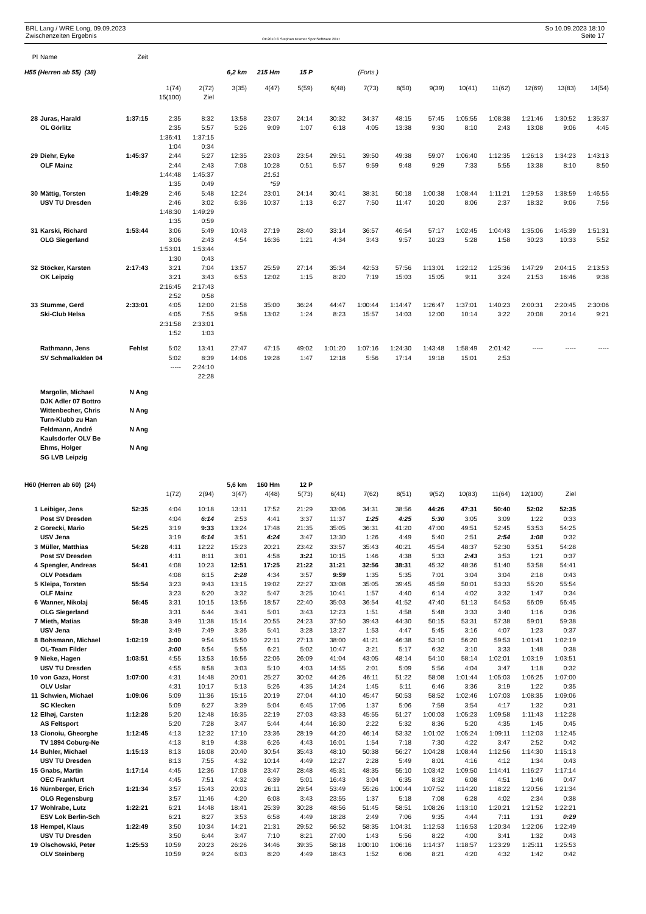BRL Lang / WRE Long, 09.09.2023
Zwischenzeiten Ergebnis
OE2010 © Stephan Krämer SportSoftware 2017
So 10.09.2023 18:10
Seite 17
| Pl | Name | Zeit | | | | | | | | | | | | | | |
| H55 (Herren ab 55) (38) | | | | | 6,2 km | 215 Hm | 15 P | | (Forts.) | | | | | | | |
| | | | 1(74) | 2(72) | 3(35) | 4(47) | 5(59) | 6(48) | 7(73) | 8(50) | 9(39) | 10(41) | 11(62) | 12(69) | 13(83) | 14(54) |
| | | | 15(100) | Ziel | | | | | | | | | | | | |
| 28 | Juras, Harald | 1:37:15 | 2:35 | 8:32 | 13:58 | 23:07 | 24:14 | 30:32 | 34:37 | 48:15 | 57:45 | 1:05:55 | 1:08:38 | 1:21:46 | 1:30:52 | 1:35:37 |
| | OL Görlitz | | 2:35 | 5:57 | 5:26 | 9:09 | 1:07 | 6:18 | 4:05 | 13:38 | 9:30 | 8:10 | 2:43 | 13:08 | 9:06 | 4:45 |
| | | | 1:36:41 | 1:37:15 | | | | | | | | | | | | |
| | | | 1:04 | 0:34 | | | | | | | | | | | | |
| 29 | Diehr, Eyke | 1:45:37 | 2:44 | 5:27 | 12:35 | 23:03 | 23:54 | 29:51 | 39:50 | 49:38 | 59:07 | 1:06:40 | 1:12:35 | 1:26:13 | 1:34:23 | 1:43:13 |
| | OLF Mainz | | 2:44 | 2:43 | 7:08 | 10:28 | 0:51 | 5:57 | 9:59 | 9:48 | 9:29 | 7:33 | 5:55 | 13:38 | 8:10 | 8:50 |
| | | | 1:44:48 | 1:45:37 | | 21:51 | | | | | | | | | | |
| | | | 1:35 | 0:49 | | *59 | | | | | | | | | | |
| 30 | Mättig, Torsten | 1:49:29 | 2:46 | 5:48 | 12:24 | 23:01 | 24:14 | 30:41 | 38:31 | 50:18 | 1:00:38 | 1:08:44 | 1:11:21 | 1:29:53 | 1:38:59 | 1:46:55 |
| | USV TU Dresden | | 2:46 | 3:02 | 6:36 | 10:37 | 1:13 | 6:27 | 7:50 | 11:47 | 10:20 | 8:06 | 2:37 | 18:32 | 9:06 | 7:56 |
| | | | 1:48:30 | 1:49:29 | | | | | | | | | | | | |
| | | | 1:35 | 0:59 | | | | | | | | | | | | |
| 31 | Karski, Richard | 1:53:44 | 3:06 | 5:49 | 10:43 | 27:19 | 28:40 | 33:14 | 36:57 | 46:54 | 57:17 | 1:02:45 | 1:04:43 | 1:35:06 | 1:45:39 | 1:51:31 |
| | OLG Siegerland | | 3:06 | 2:43 | 4:54 | 16:36 | 1:21 | 4:34 | 3:43 | 9:57 | 10:23 | 5:28 | 1:58 | 30:23 | 10:33 | 5:52 |
| | | | 1:53:01 | 1:53:44 | | | | | | | | | | | | |
| | | | 1:30 | 0:43 | | | | | | | | | | | | |
| 32 | Stöcker, Karsten | 2:17:43 | 3:21 | 7:04 | 13:57 | 25:59 | 27:14 | 35:34 | 42:53 | 57:56 | 1:13:01 | 1:22:12 | 1:25:36 | 1:47:29 | 2:04:15 | 2:13:53 |
| | OK Leipzig | | 3:21 | 3:43 | 6:53 | 12:02 | 1:15 | 8:20 | 7:19 | 15:03 | 15:05 | 9:11 | 3:24 | 21:53 | 16:46 | 9:38 |
| | | | 2:16:45 | 2:17:43 | | | | | | | | | | | | |
| | | | 2:52 | 0:58 | | | | | | | | | | | | |
| 33 | Stumme, Gerd | 2:33:01 | 4:05 | 12:00 | 21:58 | 35:00 | 36:24 | 44:47 | 1:00:44 | 1:14:47 | 1:26:47 | 1:37:01 | 1:40:23 | 2:00:31 | 2:20:45 | 2:30:06 |
| | Ski-Club Helsa | | 4:05 | 7:55 | 9:58 | 13:02 | 1:24 | 8:23 | 15:57 | 14:03 | 12:00 | 10:14 | 3:22 | 20:08 | 20:14 | 9:21 |
| | | | 2:31:58 | 2:33:01 | | | | | | | | | | | | |
| | | | 1:52 | 1:03 | | | | | | | | | | | | |
| | Rathmann, Jens | Fehlst | 5:02 | 13:41 | 27:47 | 47:15 | 49:02 | 1:01:20 | 1:07:16 | 1:24:30 | 1:43:48 | 1:58:49 | 2:01:42 | ----- | ----- | ----- |
| | SV Schmalkalden 04 | | 5:02 | 8:39 | 14:06 | 19:28 | 1:47 | 12:18 | 5:56 | 17:14 | 19:18 | 15:01 | 2:53 | | | |
| | | | ----- | 2:24:10 | | | | | | | | | | | | |
| | | | | 22:28 | | | | | | | | | | | | |
| | Margolin, Michael | N Ang | | | | | | | | | | | | | | |
| | DJK Adler 07 Bottro | | | | | | | | | | | | | | | |
| | Wittenbecher, Chris | N Ang | | | | | | | | | | | | | | |
| | Turn-Klubb zu Han | | | | | | | | | | | | | | | |
| | Feldmann, André | N Ang | | | | | | | | | | | | | | |
| | Kaulsdorfer OLV Be | | | | | | | | | | | | | | | |
| | Ehms, Holger | N Ang | | | | | | | | | | | | | | |
| | SG LVB Leipzig | | | | | | | | | | | | | | | |
| H60 (Herren ab 60) (24) | | | | | 5,6 km | 160 Hm | 12 P | | | | | | | | | |
| | | | 1(72) | 2(94) | 3(47) | 4(48) | 5(73) | 6(41) | 7(62) | 8(51) | 9(52) | 10(83) | 11(64) | 12(100) | Ziel | |
| 1 | Leibiger, Jens | 52:35 | 4:04 | 10:18 | 13:11 | 17:52 | 21:29 | 33:06 | 34:31 | 38:56 | 44:26 | 47:31 | 50:40 | 52:02 | 52:35 | |
| | Post SV Dresden | | 4:04 | 6:14 | 2:53 | 4:41 | 3:37 | 11:37 | 1:25 | 4:25 | 5:30 | 3:05 | 3:09 | 1:22 | 0:33 | |
| 2 | Gorecki, Mario | 54:25 | 3:19 | 9:33 | 13:24 | 17:48 | 21:35 | 35:05 | 36:31 | 41:20 | 47:00 | 49:51 | 52:45 | 53:53 | 54:25 | |
| | USV Jena | | 3:19 | 6:14 | 3:51 | 4:24 | 3:47 | 13:30 | 1:26 | 4:49 | 5:40 | 2:51 | 2:54 | 1:08 | 0:32 | |
| 3 | Müller, Matthias | 54:28 | 4:11 | 12:22 | 15:23 | 20:21 | 23:42 | 33:57 | 35:43 | 40:21 | 45:54 | 48:37 | 52:30 | 53:51 | 54:28 | |
| | Post SV Dresden | | 4:11 | 8:11 | 3:01 | 4:58 | 3:21 | 10:15 | 1:46 | 4:38 | 5:33 | 2:43 | 3:53 | 1:21 | 0:37 | |
| 4 | Spengler, Andreas | 54:41 | 4:08 | 10:23 | 12:51 | 17:25 | 21:22 | 31:21 | 32:56 | 38:31 | 45:32 | 48:36 | 51:40 | 53:58 | 54:41 | |
| | OLV Potsdam | | 4:08 | 6:15 | 2:28 | 4:34 | 3:57 | 9:59 | 1:35 | 5:35 | 7:01 | 3:04 | 3:04 | 2:18 | 0:43 | |
| 5 | Kleipa, Torsten | 55:54 | 3:23 | 9:43 | 13:15 | 19:02 | 22:27 | 33:08 | 35:05 | 39:45 | 45:59 | 50:01 | 53:33 | 55:20 | 55:54 | |
| | OLF Mainz | | 3:23 | 6:20 | 3:32 | 5:47 | 3:25 | 10:41 | 1:57 | 4:40 | 6:14 | 4:02 | 3:32 | 1:47 | 0:34 | |
| 6 | Wanner, Nikolaj | 56:45 | 3:31 | 10:15 | 13:56 | 18:57 | 22:40 | 35:03 | 36:54 | 41:52 | 47:40 | 51:13 | 54:53 | 56:09 | 56:45 | |
| | OLG Siegerland | | 3:31 | 6:44 | 3:41 | 5:01 | 3:43 | 12:23 | 1:51 | 4:58 | 5:48 | 3:33 | 3:40 | 1:16 | 0:36 | |
| 7 | Mieth, Matias | 59:38 | 3:49 | 11:38 | 15:14 | 20:55 | 24:23 | 37:50 | 39:43 | 44:30 | 50:15 | 53:31 | 57:38 | 59:01 | 59:38 | |
| | USV Jena | | 3:49 | 7:49 | 3:36 | 5:41 | 3:28 | 13:27 | 1:53 | 4:47 | 5:45 | 3:16 | 4:07 | 1:23 | 0:37 | |
| 8 | Bohsmann, Michael | 1:02:19 | 3:00 | 9:54 | 15:50 | 22:11 | 27:13 | 38:00 | 41:21 | 46:38 | 53:10 | 56:20 | 59:53 | 1:01:41 | 1:02:19 | |
| | OL-Team Filder | | 3:00 | 6:54 | 5:56 | 6:21 | 5:02 | 10:47 | 3:21 | 5:17 | 6:32 | 3:10 | 3:33 | 1:48 | 0:38 | |
| 9 | Nieke, Hagen | 1:03:51 | 4:55 | 13:53 | 16:56 | 22:06 | 26:09 | 41:04 | 43:05 | 48:14 | 54:10 | 58:14 | 1:02:01 | 1:03:19 | 1:03:51 | |
| | USV TU Dresden | | 4:55 | 8:58 | 3:03 | 5:10 | 4:03 | 14:55 | 2:01 | 5:09 | 5:56 | 4:04 | 3:47 | 1:18 | 0:32 | |
| 10 | von Gaza, Horst | 1:07:00 | 4:31 | 14:48 | 20:01 | 25:27 | 30:02 | 44:26 | 46:11 | 51:22 | 58:08 | 1:01:44 | 1:05:03 | 1:06:25 | 1:07:00 | |
| | OLV Uslar | | 4:31 | 10:17 | 5:13 | 5:26 | 4:35 | 14:24 | 1:45 | 5:11 | 6:46 | 3:36 | 3:19 | 1:22 | 0:35 | |
| 11 | Schwien, Michael | 1:09:06 | 5:09 | 11:36 | 15:15 | 20:19 | 27:04 | 44:10 | 45:47 | 50:53 | 58:52 | 1:02:46 | 1:07:03 | 1:08:35 | 1:09:06 | |
| | SC Klecken | | 5:09 | 6:27 | 3:39 | 5:04 | 6:45 | 17:06 | 1:37 | 5:06 | 7:59 | 3:54 | 4:17 | 1:32 | 0:31 | |
| 12 | Elhøj, Carsten | 1:12:28 | 5:20 | 12:48 | 16:35 | 22:19 | 27:03 | 43:33 | 45:55 | 51:27 | 1:00:03 | 1:05:23 | 1:09:58 | 1:11:43 | 1:12:28 | |
| | AS Feltsport | | 5:20 | 7:28 | 3:47 | 5:44 | 4:44 | 16:30 | 2:22 | 5:32 | 8:36 | 5:20 | 4:35 | 1:45 | 0:45 | |
| 13 | Cionoiu, Gheorghe | 1:12:45 | 4:13 | 12:32 | 17:10 | 23:36 | 28:19 | 44:20 | 46:14 | 53:32 | 1:01:02 | 1:05:24 | 1:09:11 | 1:12:03 | 1:12:45 | |
| | TV 1894 Coburg-Ne | | 4:13 | 8:19 | 4:38 | 6:26 | 4:43 | 16:01 | 1:54 | 7:18 | 7:30 | 4:22 | 3:47 | 2:52 | 0:42 | |
| 14 | Buhler, Michael | 1:15:13 | 8:13 | 16:08 | 20:40 | 30:54 | 35:43 | 48:10 | 50:38 | 56:27 | 1:04:28 | 1:08:44 | 1:12:56 | 1:14:30 | 1:15:13 | |
| | USV TU Dresden | | 8:13 | 7:55 | 4:32 | 10:14 | 4:49 | 12:27 | 2:28 | 5:49 | 8:01 | 4:16 | 4:12 | 1:34 | 0:43 | |
| 15 | Gnabs, Martin | 1:17:14 | 4:45 | 12:36 | 17:08 | 23:47 | 28:48 | 45:31 | 48:35 | 55:10 | 1:03:42 | 1:09:50 | 1:14:41 | 1:16:27 | 1:17:14 | |
| | OEC Frankfurt | | 4:45 | 7:51 | 4:32 | 6:39 | 5:01 | 16:43 | 3:04 | 6:35 | 8:32 | 6:08 | 4:51 | 1:46 | 0:47 | |
| 16 | Nürnberger, Erich | 1:21:34 | 3:57 | 15:43 | 20:03 | 26:11 | 29:54 | 53:49 | 55:26 | 1:00:44 | 1:07:52 | 1:14:20 | 1:18:22 | 1:20:56 | 1:21:34 | |
| | OLG Regensburg | | 3:57 | 11:46 | 4:20 | 6:08 | 3:43 | 23:55 | 1:37 | 5:18 | 7:08 | 6:28 | 4:02 | 2:34 | 0:38 | |
| 17 | Wohlrabe, Lutz | 1:22:21 | 6:21 | 14:48 | 18:41 | 25:39 | 30:28 | 48:56 | 51:45 | 58:51 | 1:08:26 | 1:13:10 | 1:20:21 | 1:21:52 | 1:22:21 | |
| | ESV Lok Berlin-Sch | | 6:21 | 8:27 | 3:53 | 6:58 | 4:49 | 18:28 | 2:49 | 7:06 | 9:35 | 4:44 | 7:11 | 1:31 | 0:29 | |
| 18 | Hempel, Klaus | 1:22:49 | 3:50 | 10:34 | 14:21 | 21:31 | 29:52 | 56:52 | 58:35 | 1:04:31 | 1:12:53 | 1:16:53 | 1:20:34 | 1:22:06 | 1:22:49 | |
| | USV TU Dresden | | 3:50 | 6:44 | 3:47 | 7:10 | 8:21 | 27:00 | 1:43 | 5:56 | 8:22 | 4:00 | 3:41 | 1:32 | 0:43 | |
| 19 | Olschowski, Peter | 1:25:53 | 10:59 | 20:23 | 26:26 | 34:46 | 39:35 | 58:18 | 1:00:10 | 1:06:16 | 1:14:37 | 1:18:57 | 1:23:29 | 1:25:11 | 1:25:53 | |
| | OLV Steinberg | | 10:59 | 9:24 | 6:03 | 8:20 | 4:49 | 18:43 | 1:52 | 6:06 | 8:21 | 4:20 | 4:32 | 1:42 | 0:42 | |